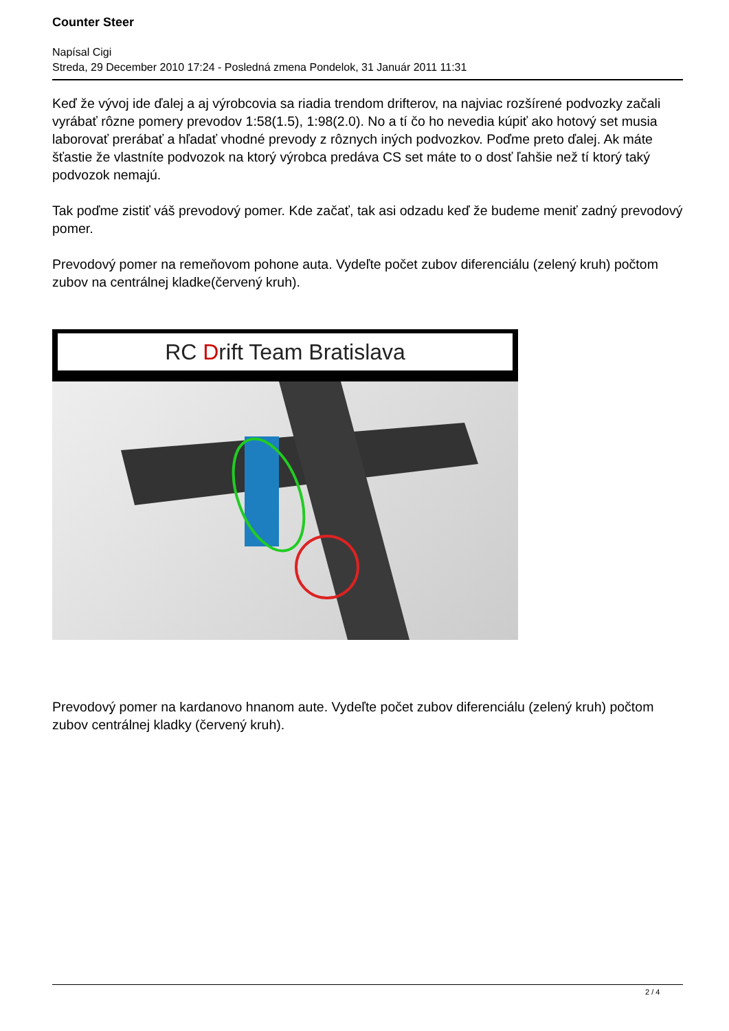Counter Steer
Napísal Cigi
Streda, 29 December 2010 17:24 - Posledná zmena Pondelok, 31 Január 2011 11:31
Keď že vývoj ide ďalej a aj výrobcovia sa riadia trendom drifterov, na najviac rozšírené podvozky začali vyrábať rôzne pomery prevodov 1:58(1.5), 1:98(2.0). No a tí čo ho nevedia kúpiť ako hotový set musia laborovať prerábať a hľadať vhodné prevody z rôznych iných podvozkov. Poďme preto ďalej. Ak máte šťastie že vlastníte podvozok na ktorý výrobca predáva CS set máte to o dosť ľahšie než tí ktorý taký podvozok nemajú.
Tak poďme zistiť váš prevodový pomer. Kde začať, tak asi odzadu keď že budeme meniť zadný prevodový pomer.
Prevodový pomer na remeňovom pohone auta. Vydeľte počet zubov diferenciálu (zelený kruh) počtom zubov na centrálnej kladke(červený kruh).
RC Drift Team Bratislava
Prevodový pomer na kardanovo hnanom aute. Vydeľte počet zubov diferenciálu (zelený kruh) počtom zubov centrálnej kladky (červený kruh).
2 / 4